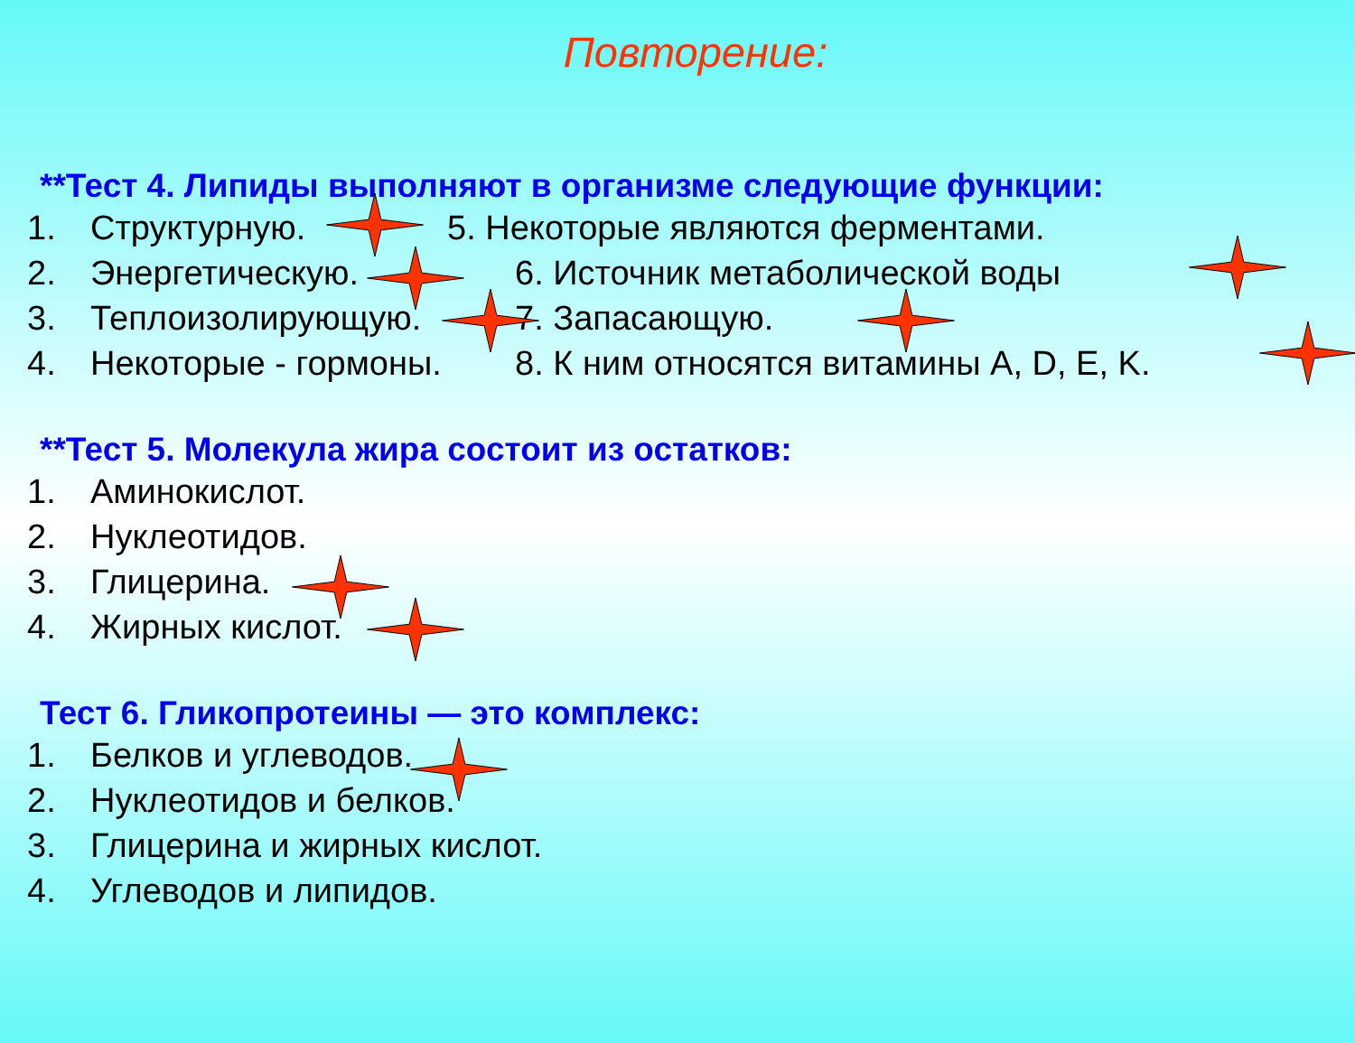Повторение:
**Тест 4. Липиды выполняют в организме следующие функции:
1. Структурную. 5. Некоторые являются ферментами.
2. Энергетическую. 6. Источник метаболической воды
3. Теплоизолирующую. 7. Запасающую.
4. Некоторые - гормоны. 8. К ним относятся витамины A, D, E, K.
**Тест 5. Молекула жира состоит из остатков:
1. Аминокислот.
2. Нуклеотидов.
3. Глицерина.
4. Жирных кислот.
Тест 6. Гликопротеины — это комплекс:
1. Белков и углеводов.
2. Нуклеотидов и белков.
3. Глицерина и жирных кислот.
4. Углеводов и липидов.